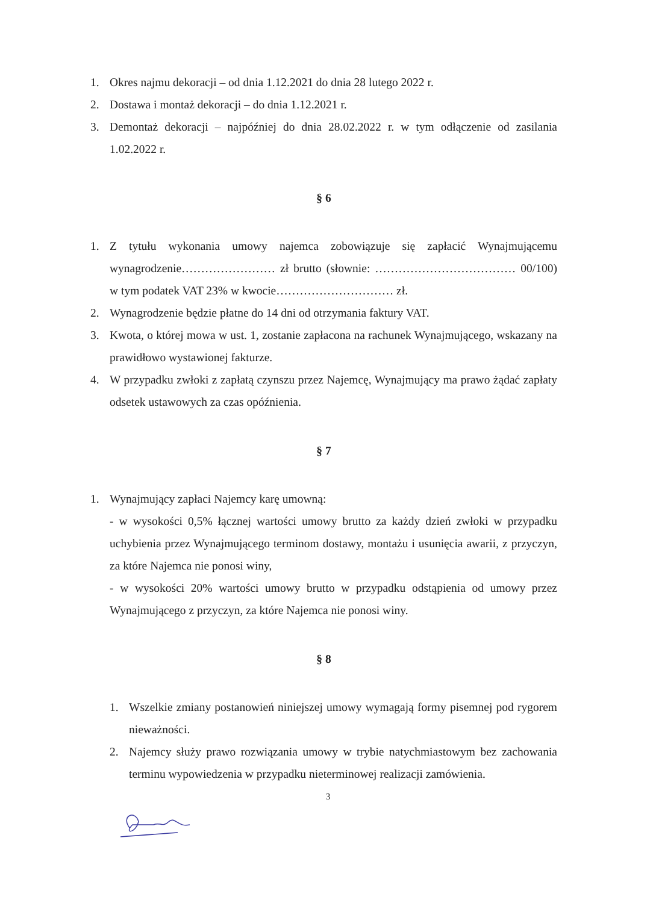1. Okres najmu dekoracji – od dnia 1.12.2021 do dnia 28 lutego 2022 r.
2. Dostawa i montaż dekoracji – do dnia 1.12.2021 r.
3. Demontaż dekoracji – najpóźniej do dnia 28.02.2022 r. w tym odłączenie od zasilania 1.02.2022 r.
§ 6
1. Z tytułu wykonania umowy najemca zobowiązuje się zapłacić Wynajmującemu wynagrodzenie…………………… zł brutto (słownie: ……………………………… 00/100) w tym podatek VAT 23% w kwocie………………………… zł.
2. Wynagrodzenie będzie płatne do 14 dni od otrzymania faktury VAT.
3. Kwota, o której mowa w ust. 1, zostanie zapłacona na rachunek Wynajmującego, wskazany na prawidłowo wystawionej fakturze.
4. W przypadku zwłoki z zapłatą czynszu przez Najemcę, Wynajmujący ma prawo żądać zapłaty odsetek ustawowych za czas opóźnienia.
§ 7
1. Wynajmujący zapłaci Najemcy karę umowną:
- w wysokości 0,5% łącznej wartości umowy brutto za każdy dzień zwłoki w przypadku uchybienia przez Wynajmującego terminom dostawy, montażu i usunięcia awarii, z przyczyn, za które Najemca nie ponosi winy,
- w wysokości 20% wartości umowy brutto w przypadku odstąpienia od umowy przez Wynajmującego z przyczyn, za które Najemca nie ponosi winy.
§ 8
1. Wszelkie zmiany postanowień niniejszej umowy wymagają formy pisemnej pod rygorem nieważności.
2. Najemcy służy prawo rozwiązania umowy w trybie natychmiastowym bez zachowania terminu wypowiedzenia w przypadku nieterminowej realizacji zamówienia.
3